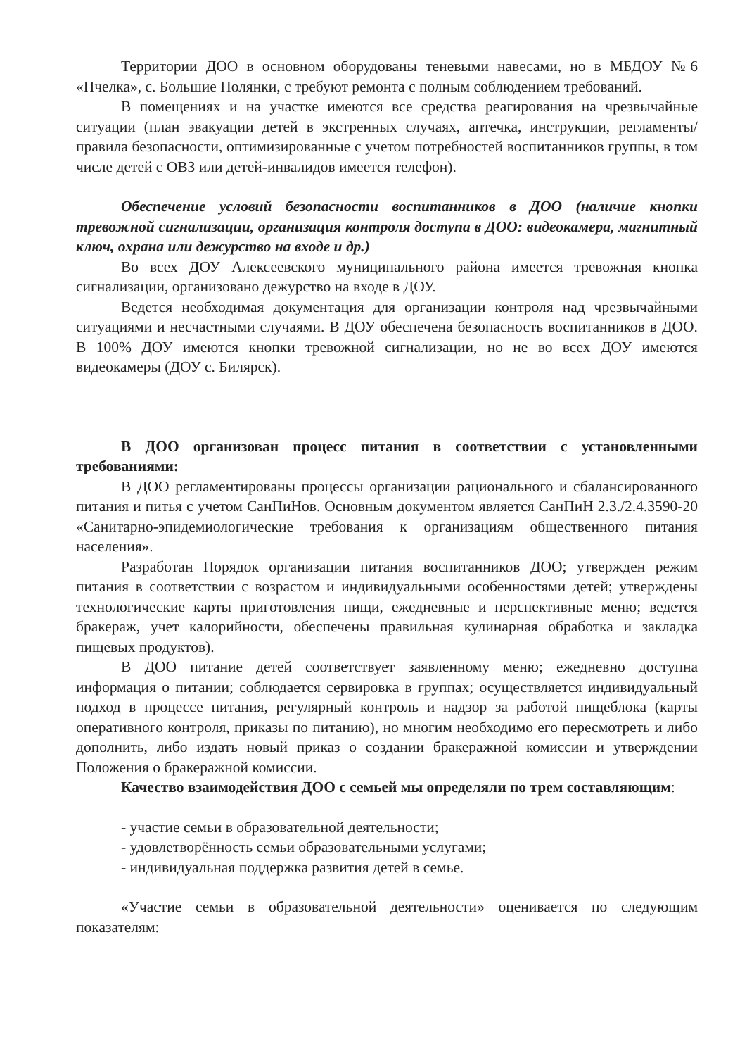Территории ДОО в основном оборудованы теневыми навесами, но в МБДОУ №6 «Пчелка», с. Большие Полянки, с требуют ремонта с полным соблюдением требований.
В помещениях и на участке имеются все средства реагирования на чрезвычайные ситуации (план эвакуации детей в экстренных случаях, аптечка, инструкции, регламенты/правила безопасности, оптимизированные с учетом потребностей воспитанников группы, в том числе детей с ОВЗ или детей-инвалидов имеется телефон).
Обеспечение условий безопасности воспитанников в ДОО (наличие кнопки тревожной сигнализации, организация контроля доступа в ДОО: видеокамера, магнитный ключ, охрана или дежурство на входе и др.)
Во всех ДОУ Алексеевского муниципального района имеется тревожная кнопка сигнализации, организовано дежурство на входе в ДОУ.
Ведется необходимая документация для организации контроля над чрезвычайными ситуациями и несчастными случаями. В ДОУ обеспечена безопасность воспитанников в ДОО. В 100% ДОУ имеются кнопки тревожной сигнализации, но не во всех ДОУ имеются видеокамеры (ДОУ с. Билярск).
В ДОО организован процесс питания в соответствии с установленными требованиями:
В ДОО регламентированы процессы организации рационального и сбалансированного питания и питья с учетом СанПиНов. Основным документом является СанПиН 2.3./2.4.3590-20 «Санитарно-эпидемиологические требования к организациям общественного питания населения».
Разработан Порядок организации питания воспитанников ДОО; утвержден режим питания в соответствии с возрастом и индивидуальными особенностями детей; утверждены технологические карты приготовления пищи, ежедневные и перспективные меню; ведется бракераж, учет калорийности, обеспечены правильная кулинарная обработка и закладка пищевых продуктов).
В ДОО питание детей соответствует заявленному меню; ежедневно доступна информация о питании; соблюдается сервировка в группах; осуществляется индивидуальный подход в процессе питания, регулярный контроль и надзор за работой пищеблока (карты оперативного контроля, приказы по питанию), но многим необходимо его пересмотреть и либо дополнить, либо издать новый приказ о создании бракеражной комиссии и утверждении Положения о бракеражной комиссии.
Качество взаимодействия ДОО с семьей мы определяли по трем составляющим:
- участие семьи в образовательной деятельности;
- удовлетворённость семьи образовательными услугами;
- индивидуальная поддержка развития детей в семье.
«Участие семьи в образовательной деятельности» оценивается по следующим показателям: